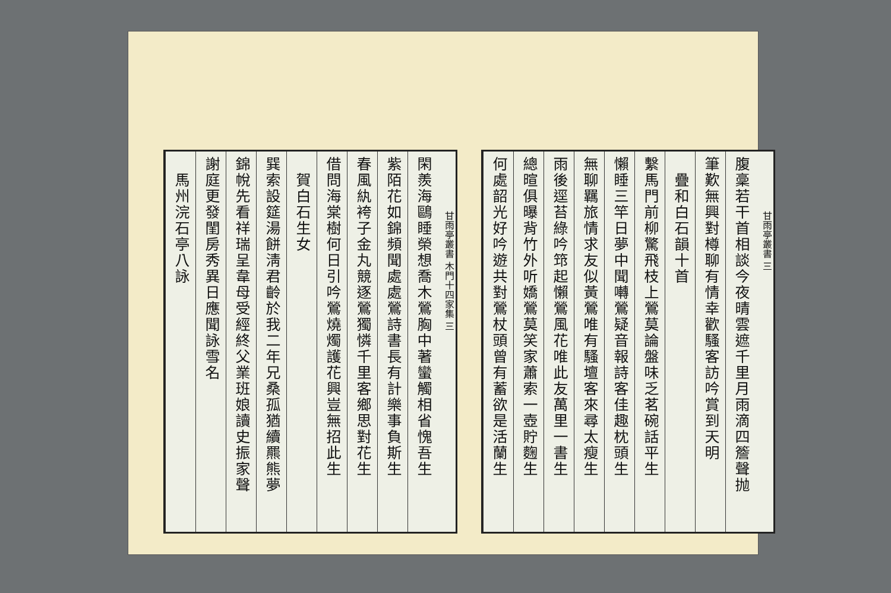甘雨亭叢書 木門十四家集 三
閑羨海鷗睡榮想喬木鶯胸中著蠻觸相省愧吾生
紫陌花如錦頻聞處處鶯詩書長有計樂事負斯生
春風紈袴子金丸競逐鶯獨憐千里客鄉思對花生
借問海棠樹何日引吟鶯燒燭護花興豈無招此生
　賀白石生女
巽索設筵湯餅淸君齡於我二年兄桑孤猶續羆熊夢
錦帨先看祥瑞呈韋母受經終父業班娘讀史振家聲
謝庭更發閨房秀異日應聞詠雪名
　馬州浣石亭八詠
甘雨亭叢書 三
腹稾若干首相談今夜晴雲遮千里月雨滴四簷聲抛
筆歎無興對樽聊有情幸歡騷客訪吟賞到天明
　疊和白石韻十首
繫馬門前柳驚飛枝上鶯莫論盤味乏茗碗話平生
懶睡三竿日夢中聞囀鶯疑音報詩客佳趣枕頭生
無聊羈旅情求友似黃鶯唯有騷壇客來尋太瘦生
雨後逕苔綠吟筇起懶鶯風花唯此友萬里一書生
總暄俱曝背竹外听嬌鶯莫笑家蕭索一壺貯麴生
何處韶光好吟遊共對鶯杖頭曾有蓄欲是活蘭生